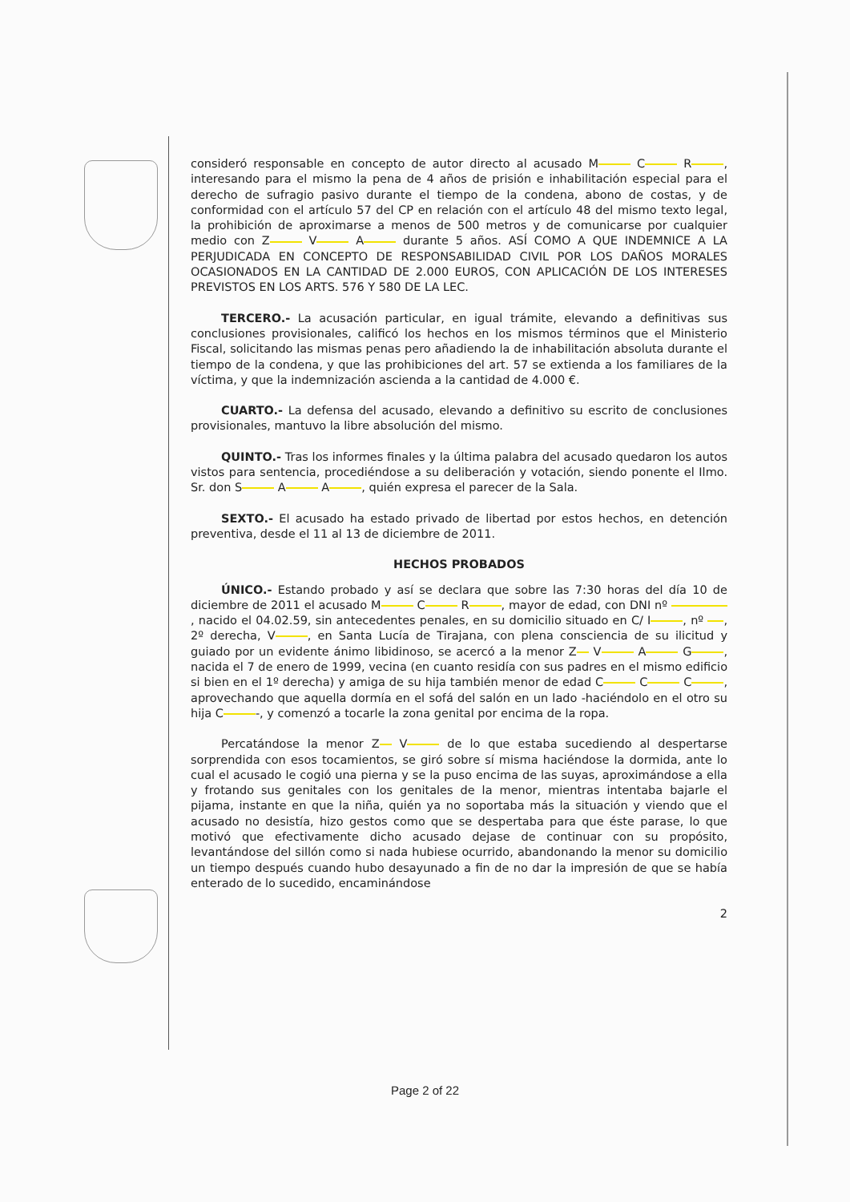consideró responsable en concepto de autor directo al acusado M C R , interesando para el mismo la pena de 4 años de prisión e inhabilitación especial para el derecho de sufragio pasivo durante el tiempo de la condena, abono de costas, y de conformidad con el artículo 57 del CP en relación con el artículo 48 del mismo texto legal, la prohibición de aproximarse a menos de 500 metros y de comunicarse por cualquier medio con Z V A durante 5 años. ASÍ COMO A QUE INDEMNICE A LA PERJUDICADA EN CONCEPTO DE RESPONSABILIDAD CIVIL POR LOS DAÑOS MORALES OCASIONADOS EN LA CANTIDAD DE 2.000 EUROS, CON APLICACIÓN DE LOS INTERESES PREVISTOS EN LOS ARTS. 576 Y 580 DE LA LEC.
TERCERO.- La acusación particular, en igual trámite, elevando a definitivas sus conclusiones provisionales, calificó los hechos en los mismos términos que el Ministerio Fiscal, solicitando las mismas penas pero añadiendo la de inhabilitación absoluta durante el tiempo de la condena, y que las prohibiciones del art. 57 se extienda a los familiares de la víctima, y que la indemnización ascienda a la cantidad de 4.000 €.
CUARTO.- La defensa del acusado, elevando a definitivo su escrito de conclusiones provisionales, mantuvo la libre absolución del mismo.
QUINTO.- Tras los informes finales y la última palabra del acusado quedaron los autos vistos para sentencia, procediéndose a su deliberación y votación, siendo ponente el Ilmo. Sr. don S A A , quién expresa el parecer de la Sala.
SEXTO.- El acusado ha estado privado de libertad por estos hechos, en detención preventiva, desde el 11 al 13 de diciembre de 2011.
HECHOS PROBADOS
ÚNICO.- Estando probado y así se declara que sobre las 7:30 horas del día 10 de diciembre de 2011 el acusado M C R , mayor de edad, con DNI nº , nacido el 04.02.59, sin antecedentes penales, en su domicilio situado en C/ I , nº , 2º derecha, V , en Santa Lucía de Tirajana, con plena consciencia de su ilicitud y guiado por un evidente ánimo libidinoso, se acercó a la menor Z V A G , nacida el 7 de enero de 1999, vecina (en cuanto residía con sus padres en el mismo edificio si bien en el 1º derecha) y amiga de su hija también menor de edad C C C , aprovechando que aquella dormía en el sofá del salón en un lado -haciéndolo en el otro su hija C -, y comenzó a tocarle la zona genital por encima de la ropa.
Percatándose la menor Z V de lo que estaba sucediendo al despertarse sorprendida con esos tocamientos, se giró sobre sí misma haciéndose la dormida, ante lo cual el acusado le cogió una pierna y se la puso encima de las suyas, aproximándose a ella y frotando sus genitales con los genitales de la menor, mientras intentaba bajarle el pijama, instante en que la niña, quién ya no soportaba más la situación y viendo que el acusado no desistía, hizo gestos como que se despertaba para que éste parase, lo que motivó que efectivamente dicho acusado dejase de continuar con su propósito, levantándose del sillón como si nada hubiese ocurrido, abandonando la menor su domicilio un tiempo después cuando hubo desayunado a fin de no dar la impresión de que se había enterado de lo sucedido, encaminándose
2
Page 2 of 22